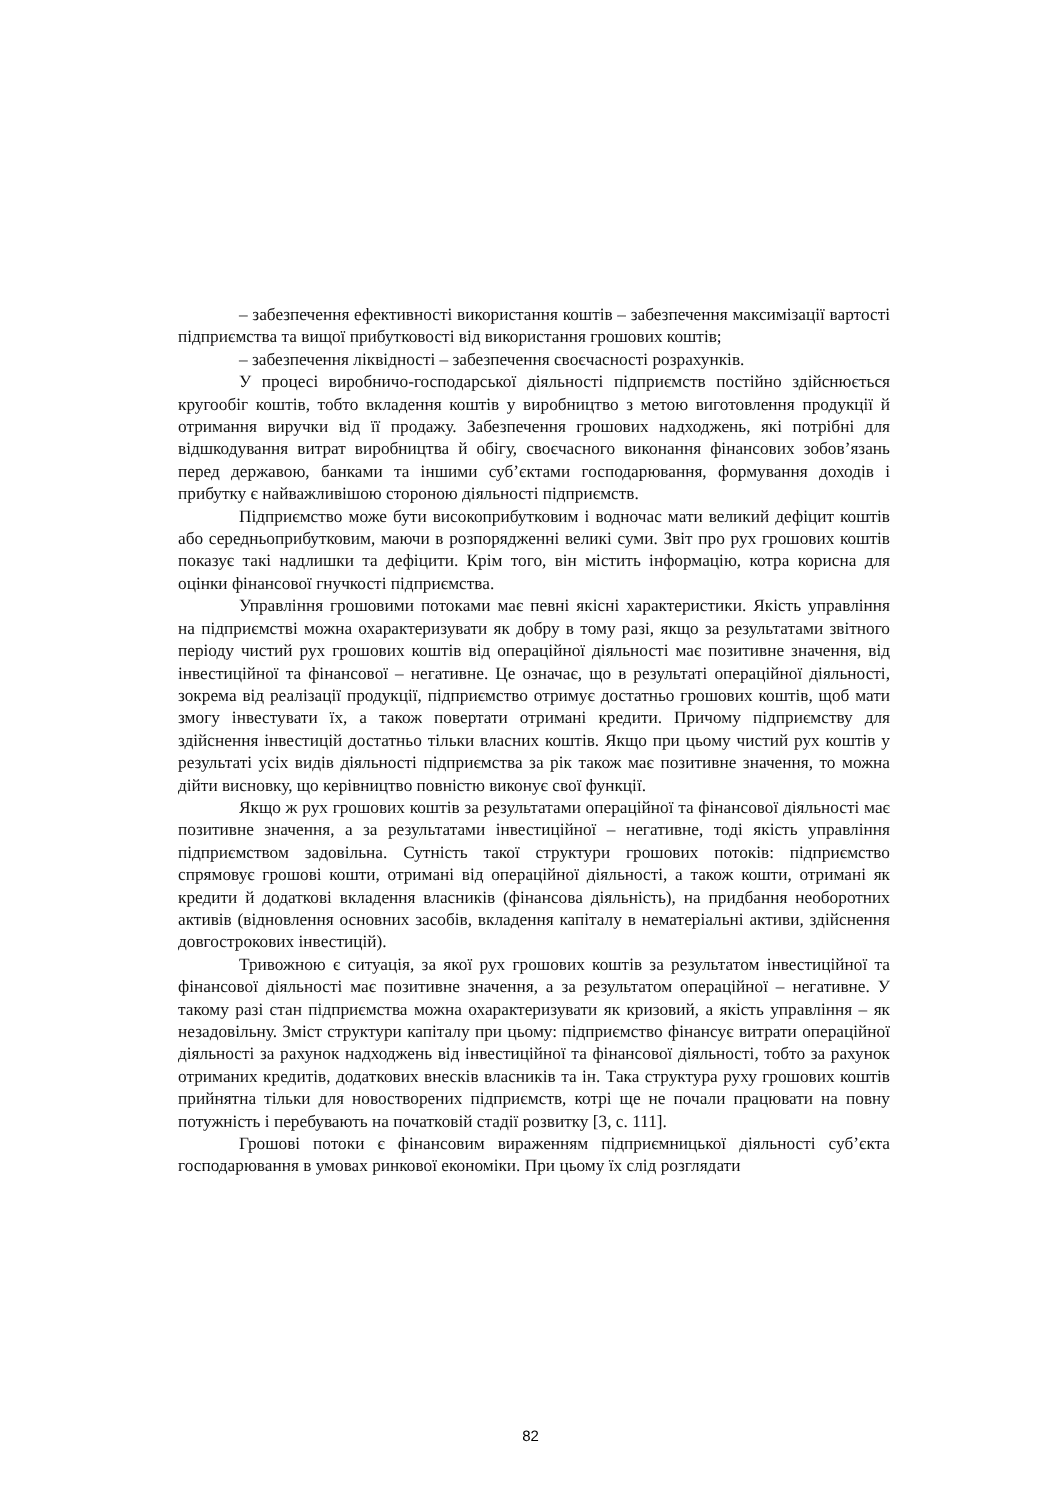– забезпечення ефективності використання коштів – забезпечення максимізації вартості підприємства та вищої прибутковості від використання грошових коштів;
– забезпечення ліквідності – забезпечення своєчасності розрахунків.
У процесі виробничо-господарської діяльності підприємств постійно здійснюється кругообіг коштів, тобто вкладення коштів у виробництво з метою виготовлення продукції й отримання виручки від її продажу. Забезпечення грошових надходжень, які потрібні для відшкодування витрат виробництва й обігу, своєчасного виконання фінансових зобов’язань перед державою, банками та іншими суб’єктами господарювання, формування доходів і прибутку є найважливішою стороною діяльності підприємств.
Підприємство може бути високоприбутковим і водночас мати великий дефіцит коштів або середньоприбутковим, маючи в розпорядженні великі суми. Звіт про рух грошових коштів показує такі надлишки та дефіцити. Крім того, він містить інформацію, котра корисна для оцінки фінансової гнучкості підприємства.
Управління грошовими потоками має певні якісні характеристики. Якість управління на підприємстві можна охарактеризувати як добру в тому разі, якщо за результатами звітного періоду чистий рух грошових коштів від операційної діяльності має позитивне значення, від інвестиційної та фінансової – негативне. Це означає, що в результаті операційної діяльності, зокрема від реалізації продукції, підприємство отримує достатньо грошових коштів, щоб мати змогу інвестувати їх, а також повертати отримані кредити. Причому підприємству для здійснення інвестицій достатньо тільки власних коштів. Якщо при цьому чистий рух коштів у результаті усіх видів діяльності підприємства за рік також має позитивне значення, то можна дійти висновку, що керівництво повністю виконує свої функції.
Якщо ж рух грошових коштів за результатами операційної та фінансової діяльності має позитивне значення, а за результатами інвестиційної – негативне, тоді якість управління підприємством задовільна. Сутність такої структури грошових потоків: підприємство спрямовує грошові кошти, отримані від операційної діяльності, а також кошти, отримані як кредити й додаткові вкладення власників (фінансова діяльність), на придбання необоротних активів (відновлення основних засобів, вкладення капіталу в нематеріальні активи, здійснення довгострокових інвестицій).
Тривожною є ситуація, за якої рух грошових коштів за результатом інвестиційної та фінансової діяльності має позитивне значення, а за результатом операційної – негативне. У такому разі стан підприємства можна охарактеризувати як кризовий, а якість управління – як незадовільну. Зміст структури капіталу при цьому: підприємство фінансує витрати операційної діяльності за рахунок надходжень від інвестиційної та фінансової діяльності, тобто за рахунок отриманих кредитів, додаткових внесків власників та ін. Така структура руху грошових коштів прийнятна тільки для новостворених підприємств, котрі ще не почали працювати на повну потужність і перебувають на початковій стадії розвитку [3, с. 111].
Грошові потоки є фінансовим вираженням підприємницької діяльності суб’єкта господарювання в умовах ринкової економіки. При цьому їх слід розглядати
82